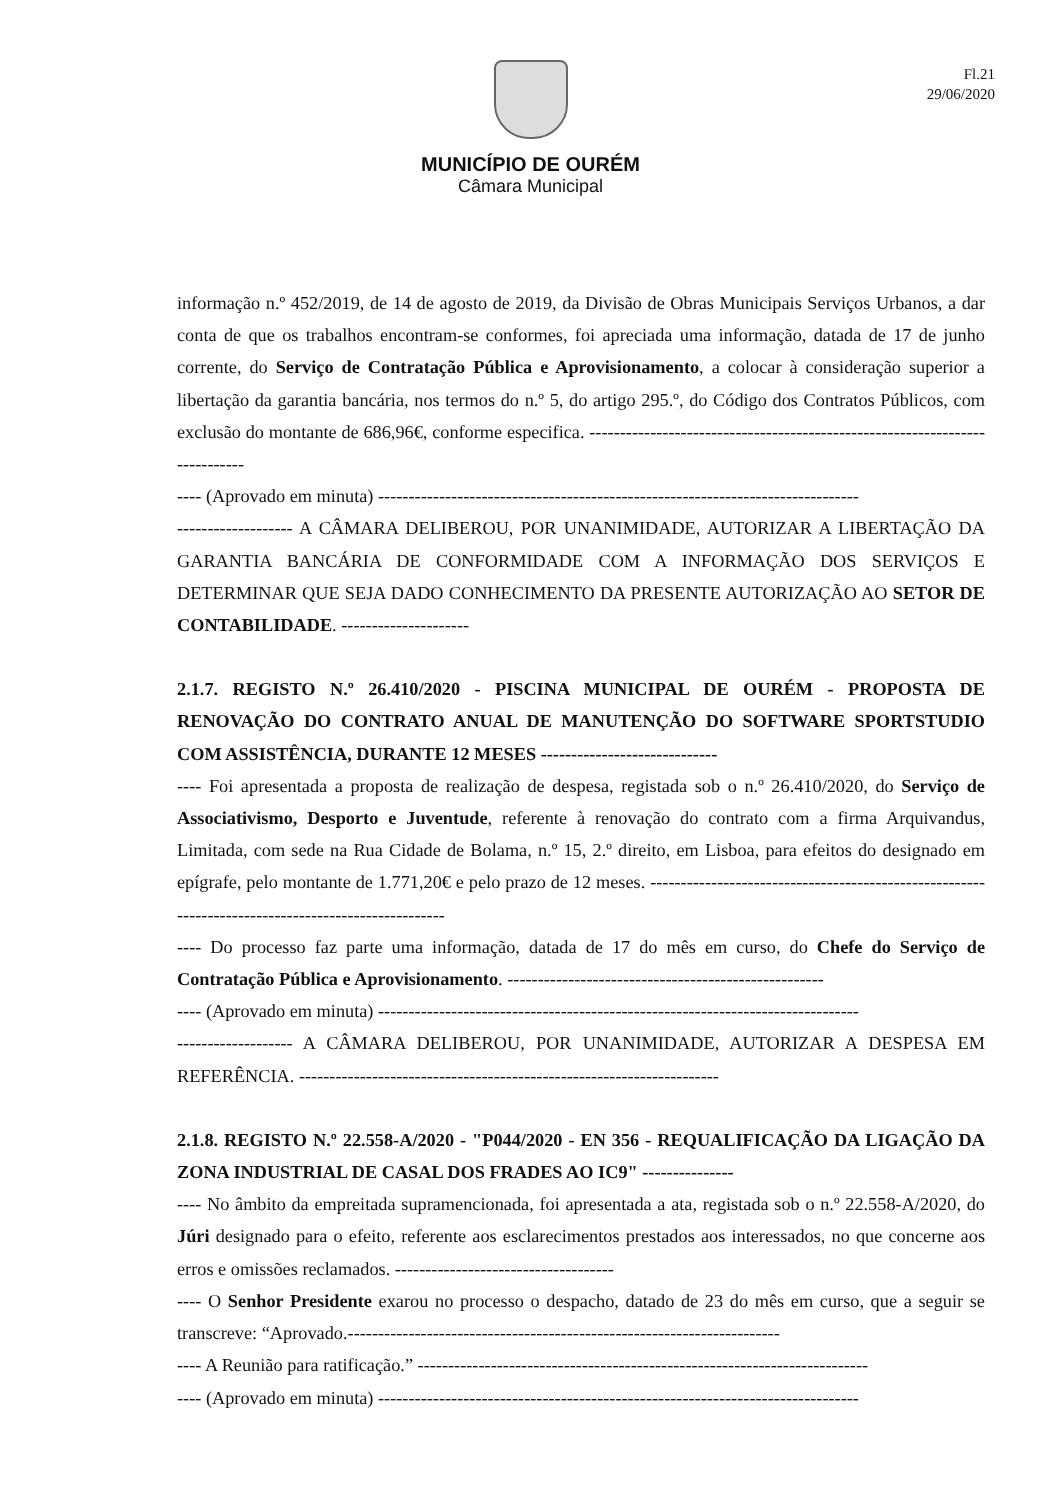Fl.21
29/06/2020
MUNICÍPIO DE OURÉM
Câmara Municipal
informação n.º 452/2019, de 14 de agosto de 2019, da Divisão de Obras Municipais Serviços Urbanos, a dar conta de que os trabalhos encontram-se conformes, foi apreciada uma informação, datada de 17 de junho corrente, do Serviço de Contratação Pública e Aprovisionamento, a colocar à consideração superior a libertação da garantia bancária, nos termos do n.º 5, do artigo 295.º, do Código dos Contratos Públicos, com exclusão do montante de 686,96€, conforme especifica. ----------------------------------------------------------------------------
---- (Aprovado em minuta) -------------------------------------------------------------------------------
------------------- A CÂMARA DELIBEROU, POR UNANIMIDADE, AUTORIZAR A LIBERTAÇÃO DA GARANTIA BANCÁRIA DE CONFORMIDADE COM A INFORMAÇÃO DOS SERVIÇOS E DETERMINAR QUE SEJA DADO CONHECIMENTO DA PRESENTE AUTORIZAÇÃO AO SETOR DE CONTABILIDADE. ---------------------
2.1.7. REGISTO N.º 26.410/2020 - PISCINA MUNICIPAL DE OURÉM - PROPOSTA DE RENOVAÇÃO DO CONTRATO ANUAL DE MANUTENÇÃO DO SOFTWARE SPORTSTUDIO COM ASSISTÊNCIA, DURANTE 12 MESES -----------------------------
---- Foi apresentada a proposta de realização de despesa, registada sob o n.º 26.410/2020, do Serviço de Associativismo, Desporto e Juventude, referente à renovação do contrato com a firma Arquivandus, Limitada, com sede na Rua Cidade de Bolama, n.º 15, 2.º direito, em Lisboa, para efeitos do designado em epígrafe, pelo montante de 1.771,20€ e pelo prazo de 12 meses. ---------------------------------------------------------------------------------------------------
---- Do processo faz parte uma informação, datada de 17 do mês em curso, do Chefe do Serviço de Contratação Pública e Aprovisionamento. ----------------------------------------------------
---- (Aprovado em minuta) -------------------------------------------------------------------------------
------------------- A CÂMARA DELIBEROU, POR UNANIMIDADE, AUTORIZAR A DESPESA EM REFERÊNCIA. ---------------------------------------------------------------------
2.1.8. REGISTO N.º 22.558-A/2020 - "P044/2020 - EN 356 - REQUALIFICAÇÃO DA LIGAÇÃO DA ZONA INDUSTRIAL DE CASAL DOS FRADES AO IC9" ---------------
---- No âmbito da empreitada supramencionada, foi apresentada a ata, registada sob o n.º 22.558-A/2020, do Júri designado para o efeito, referente aos esclarecimentos prestados aos interessados, no que concerne aos erros e omissões reclamados. ------------------------------------
---- O Senhor Presidente exarou no processo o despacho, datado de 23 do mês em curso, que a seguir se transcreve: “Aprovado.-----------------------------------------------------------------------
---- A Reunião para ratificação.” --------------------------------------------------------------------------
---- (Aprovado em minuta) -------------------------------------------------------------------------------